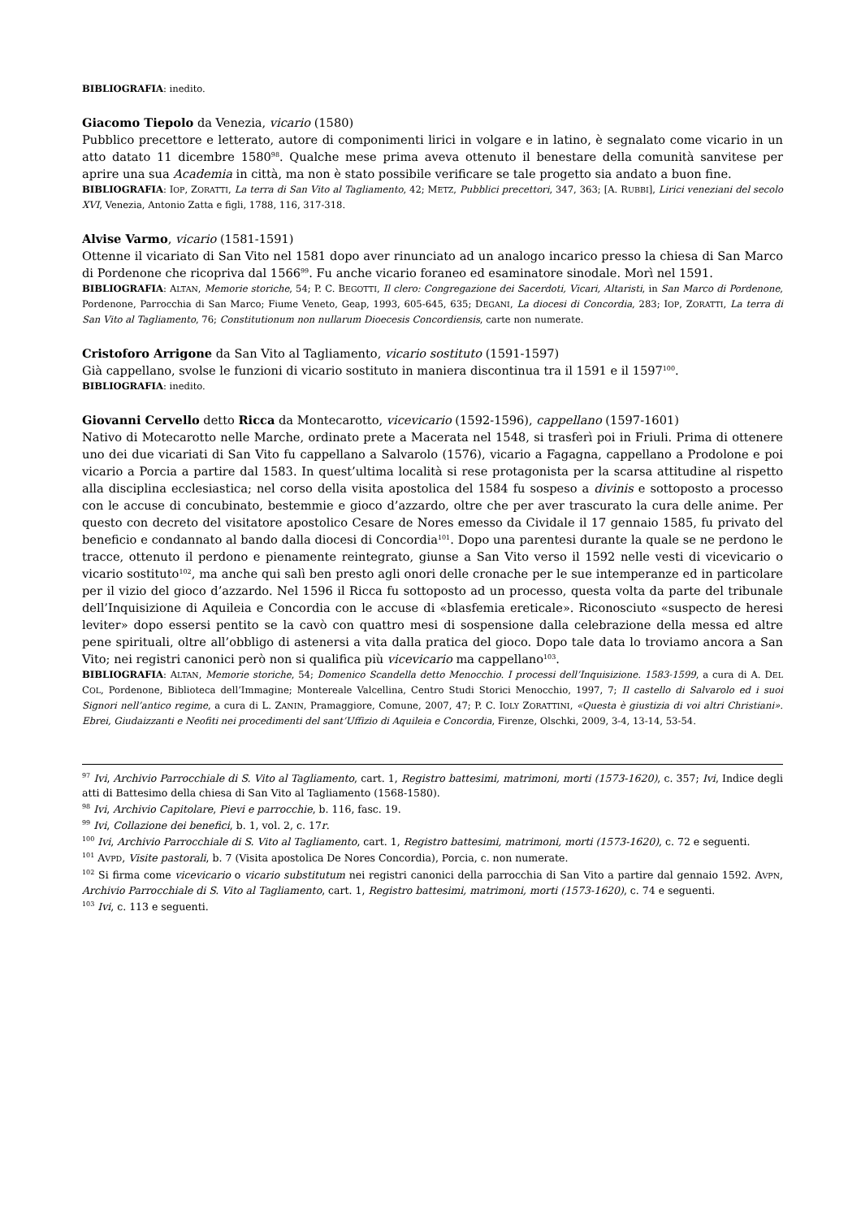BIBLIOGRAFIA: inedito.
Giacomo Tiepolo da Venezia, vicario (1580)
Pubblico precettore e letterato, autore di componimenti lirici in volgare e in latino, è segnalato come vicario in un atto datato 11 dicembre 1580<sup>98</sup>. Qualche mese prima aveva ottenuto il benestare della comunità sanvitese per aprire una sua Academia in città, ma non è stato possibile verificare se tale progetto sia andato a buon fine.
BIBLIOGRAFIA: IOP, ZORATTI, La terra di San Vito al Tagliamento, 42; METZ, Pubblici precettori, 347, 363; [A. RUBBI], Lirici veneziani del secolo XVI, Venezia, Antonio Zatta e figli, 1788, 116, 317-318.
Alvise Varmo, vicario (1581-1591)
Ottenne il vicariato di San Vito nel 1581 dopo aver rinunciato ad un analogo incarico presso la chiesa di San Marco di Pordenone che ricopriva dal 1566<sup>99</sup>. Fu anche vicario foraneo ed esaminatore sinodale. Morì nel 1591.
BIBLIOGRAFIA: ALTAN, Memorie storiche, 54; P. C. BEGOTTI, Il clero: Congregazione dei Sacerdoti, Vicari, Altaristi, in San Marco di Pordenone, Pordenone, Parrocchia di San Marco; Fiume Veneto, Geap, 1993, 605-645, 635; DEGANI, La diocesi di Concordia, 283; IOP, ZORATTI, La terra di San Vito al Tagliamento, 76; Constitutionum non nullarum Dioecesis Concordiensis, carte non numerate.
Cristoforo Arrigone da San Vito al Tagliamento, vicario sostituto (1591-1597)
Già cappellano, svolse le funzioni di vicario sostituto in maniera discontinua tra il 1591 e il 1597<sup>100</sup>.
BIBLIOGRAFIA: inedito.
Giovanni Cervello detto Ricca da Montecarotto, vicevicario (1592-1596), cappellano (1597-1601)
Nativo di Motecarotto nelle Marche, ordinato prete a Macerata nel 1548, si trasferì poi in Friuli. Prima di ottenere uno dei due vicariati di San Vito fu cappellano a Salvarolo (1576), vicario a Fagagna, cappellano a Prodolone e poi vicario a Porcia a partire dal 1583. In quest’ultima località si rese protagonista per la scarsa attitudine al rispetto alla disciplina ecclesiastica; nel corso della visita apostolica del 1584 fu sospeso a divinis e sottoposto a processo con le accuse di concubinato, bestemmie e gioco d’azzardo, oltre che per aver trascurato la cura delle anime. Per questo con decreto del visitatore apostolico Cesare de Nores emesso da Cividale il 17 gennaio 1585, fu privato del beneficio e condannato al bando dalla diocesi di Concordia<sup>101</sup>. Dopo una parentesi durante la quale se ne perdono le tracce, ottenuto il perdono e pienamente reintegrato, giunse a San Vito verso il 1592 nelle vesti di vicevicario o vicario sostituto<sup>102</sup>, ma anche qui salì ben presto agli onori delle cronache per le sue intemperanze ed in particolare per il vizio del gioco d’azzardo. Nel 1596 il Ricca fu sottoposto ad un processo, questa volta da parte del tribunale dell’Inquisizione di Aquileia e Concordia con le accuse di «blasfemia ereticale». Riconosciuto «suspecto de heresi leviter» dopo essersi pentito se la cavò con quattro mesi di sospensione dalla celebrazione della messa ed altre pene spirituali, oltre all’obbligo di astenersi a vita dalla pratica del gioco. Dopo tale data lo troviamo ancora a San Vito; nei registri canonici però non si qualifica più vicevicario ma cappellano<sup>103</sup>.
BIBLIOGRAFIA: ALTAN, Memorie storiche, 54; Domenico Scandella detto Menocchio. I processi dell’Inquisizione. 1583-1599, a cura di A. DEL COL, Pordenone, Biblioteca dell’Immagine; Montereale Valcellina, Centro Studi Storici Menocchio, 1997, 7; Il castello di Salvarolo ed i suoi Signori nell’antico regime, a cura di L. ZANIN, Pramaggiore, Comune, 2007, 47; P. C. IOLY ZORATTINI, «Questa è giustizia di voi altri Christiani». Ebrei, Giudaizzanti e Neofiti nei procedimenti del sant’Uffizio di Aquileia e Concordia, Firenze, Olschki, 2009, 3-4, 13-14, 53-54.
<sup>97</sup> Ivi, Archivio Parrocchiale di S. Vito al Tagliamento, cart. 1, Registro battesimi, matrimoni, morti (1573-1620), c. 357; Ivi, Indice degli atti di Battesimo della chiesa di San Vito al Tagliamento (1568-1580).
<sup>98</sup> Ivi, Archivio Capitolare, Pievi e parrocchie, b. 116, fasc. 19.
<sup>99</sup> Ivi, Collazione dei benefici, b. 1, vol. 2, c. 17r.
<sup>100</sup> Ivi, Archivio Parrocchiale di S. Vito al Tagliamento, cart. 1, Registro battesimi, matrimoni, morti (1573-1620), c. 72 e seguenti.
<sup>101</sup> AVPD, Visite pastorali, b. 7 (Visita apostolica De Nores Concordia), Porcia, c. non numerate.
<sup>102</sup> Si firma come vicevicario o vicario substitutum nei registri canonici della parrocchia di San Vito a partire dal gennaio 1592. AVPN, Archivio Parrocchiale di S. Vito al Tagliamento, cart. 1, Registro battesimi, matrimoni, morti (1573-1620), c. 74 e seguenti.
<sup>103</sup> Ivi, c. 113 e seguenti.